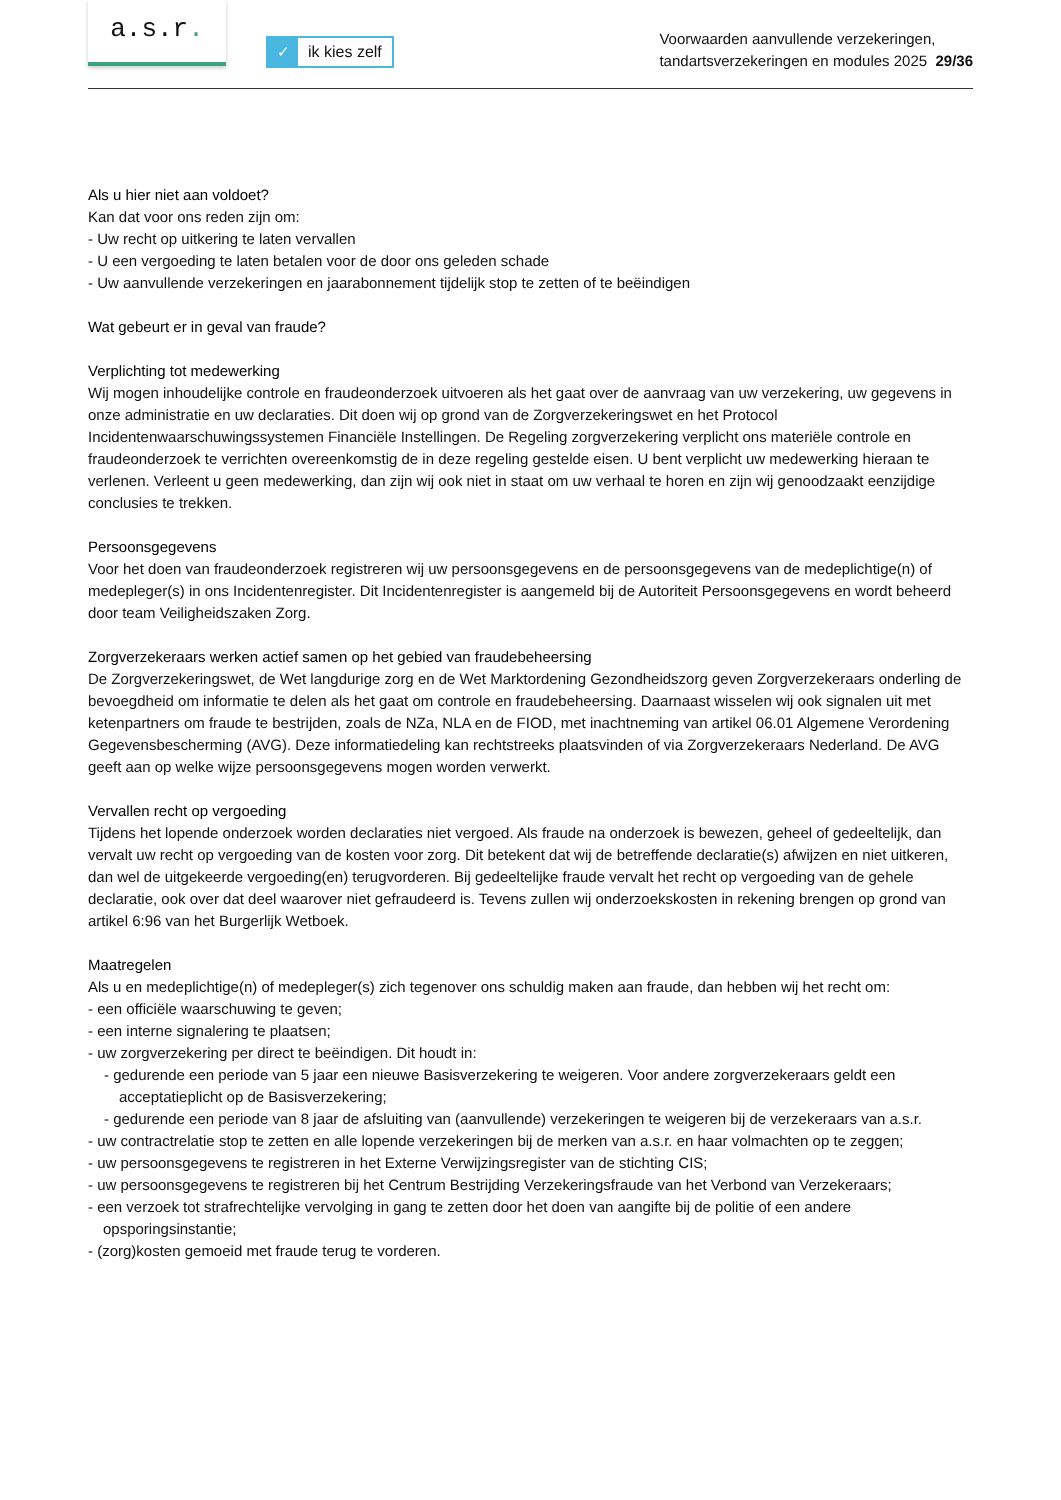a.s.r.
✓ ik kies zelf
Voorwaarden aanvullende verzekeringen,
tandartsverzekeringen en modules 2025 29/36
Als u hier niet aan voldoet?
Kan dat voor ons reden zijn om:
- Uw recht op uitkering te laten vervallen
- U een vergoeding te laten betalen voor de door ons geleden schade
- Uw aanvullende verzekeringen en jaarabonnement tijdelijk stop te zetten of te beëindigen
Wat gebeurt er in geval van fraude?
Verplichting tot medewerking
Wij mogen inhoudelijke controle en fraudeonderzoek uitvoeren als het gaat over de aanvraag van uw verzekering, uw gegevens in onze administratie en uw declaraties. Dit doen wij op grond van de Zorgverzekeringswet en het Protocol Incidentenwaarschuwingssystemen Financiële Instellingen. De Regeling zorgverzekering verplicht ons materiële controle en fraudeonderzoek te verrichten overeenkomstig de in deze regeling gestelde eisen. U bent verplicht uw medewerking hieraan te verlenen. Verleent u geen medewerking, dan zijn wij ook niet in staat om uw verhaal te horen en zijn wij genoodzaakt eenzijdige conclusies te trekken.
Persoonsgegevens
Voor het doen van fraudeonderzoek registreren wij uw persoonsgegevens en de persoonsgegevens van de medeplichtige(n) of medepleger(s) in ons Incidentenregister. Dit Incidentenregister is aangemeld bij de Autoriteit Persoonsgegevens en wordt beheerd door team Veiligheidszaken Zorg.
Zorgverzekeraars werken actief samen op het gebied van fraudebeheersing
De Zorgverzekeringswet, de Wet langdurige zorg en de Wet Marktordening Gezondheidszorg geven Zorgverzekeraars onderling de bevoegdheid om informatie te delen als het gaat om controle en fraudebeheersing. Daarnaast wisselen wij ook signalen uit met ketenpartners om fraude te bestrijden, zoals de NZa, NLA en de FIOD, met inachtneming van artikel 06.01 Algemene Verordening Gegevensbescherming (AVG). Deze informatiedeling kan rechtstreeks plaatsvinden of via Zorgverzekeraars Nederland. De AVG geeft aan op welke wijze persoonsgegevens mogen worden verwerkt.
Vervallen recht op vergoeding
Tijdens het lopende onderzoek worden declaraties niet vergoed. Als fraude na onderzoek is bewezen, geheel of gedeeltelijk, dan vervalt uw recht op vergoeding van de kosten voor zorg. Dit betekent dat wij de betreffende declaratie(s) afwijzen en niet uitkeren, dan wel de uitgekeerde vergoeding(en) terugvorderen. Bij gedeeltelijke fraude vervalt het recht op vergoeding van de gehele declaratie, ook over dat deel waarover niet gefraudeerd is. Tevens zullen wij onderzoekskosten in rekening brengen op grond van artikel 6:96 van het Burgerlijk Wetboek.
Maatregelen
Als u en medeplichtige(n) of medepleger(s) zich tegenover ons schuldig maken aan fraude, dan hebben wij het recht om:
- een officiële waarschuwing te geven;
- een interne signalering te plaatsen;
- uw zorgverzekering per direct te beëindigen. Dit houdt in:
- gedurende een periode van 5 jaar een nieuwe Basisverzekering te weigeren. Voor andere zorgverzekeraars geldt een acceptatieplicht op de Basisverzekering;
- gedurende een periode van 8 jaar de afsluiting van (aanvullende) verzekeringen te weigeren bij de verzekeraars van a.s.r.
- uw contractrelatie stop te zetten en alle lopende verzekeringen bij de merken van a.s.r. en haar volmachten op te zeggen;
- uw persoonsgegevens te registreren in het Externe Verwijzingsregister van de stichting CIS;
- uw persoonsgegevens te registreren bij het Centrum Bestrijding Verzekeringsfraude van het Verbond van Verzekeraars;
- een verzoek tot strafrechtelijke vervolging in gang te zetten door het doen van aangifte bij de politie of een andere opsporingsinstantie;
- (zorg)kosten gemoeid met fraude terug te vorderen.